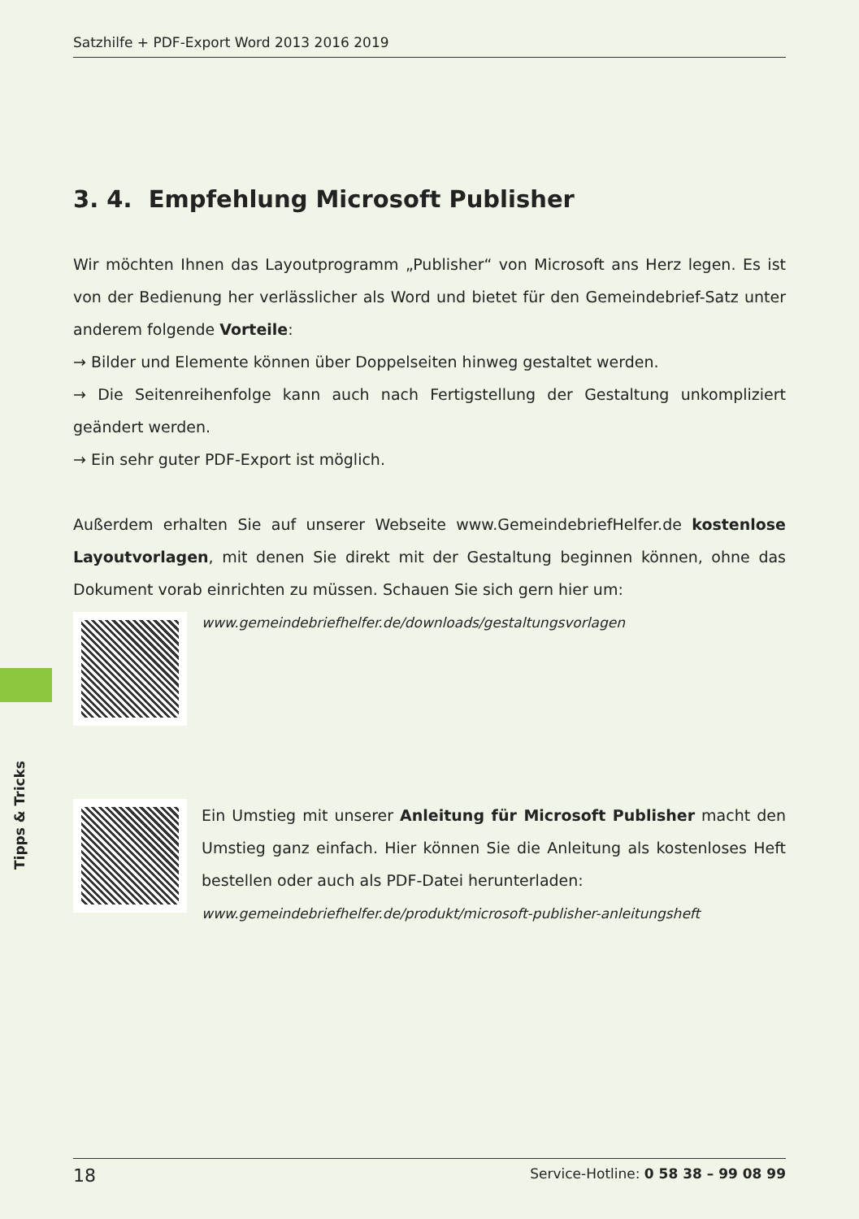Satzhilfe + PDF-Export Word 2013 2016 2019
Tipps & Tricks
3. 4. Empfehlung Microsoft Publisher
Wir möchten Ihnen das Layoutprogramm „Publisher“ von Microsoft ans Herz legen. Es ist von der Bedienung her verlässlicher als Word und bietet für den Gemeindebrief-Satz unter anderem folgende Vorteile:
→ Bilder und Elemente können über Doppelseiten hinweg gestaltet werden.
→ Die Seitenreihenfolge kann auch nach Fertigstellung der Gestaltung unkompliziert geändert werden.
→ Ein sehr guter PDF-Export ist möglich.
Außerdem erhalten Sie auf unserer Webseite www.GemeindebriefHelfer.de kostenlose Layoutvorlagen, mit denen Sie direkt mit der Gestaltung beginnen können, ohne das Dokument vorab einrichten zu müssen. Schauen Sie sich gern hier um:
www.gemeindebriefhelfer.de/downloads/gestaltungsvorlagen
Ein Umstieg mit unserer Anleitung für Microsoft Publisher macht den Umstieg ganz einfach. Hier können Sie die Anleitung als kostenloses Heft bestellen oder auch als PDF-Datei herunterladen:
www.gemeindebriefhelfer.de/produkt/microsoft-publisher-anleitungsheft
18 Service-Hotline: 0 58 38 – 99 08 99